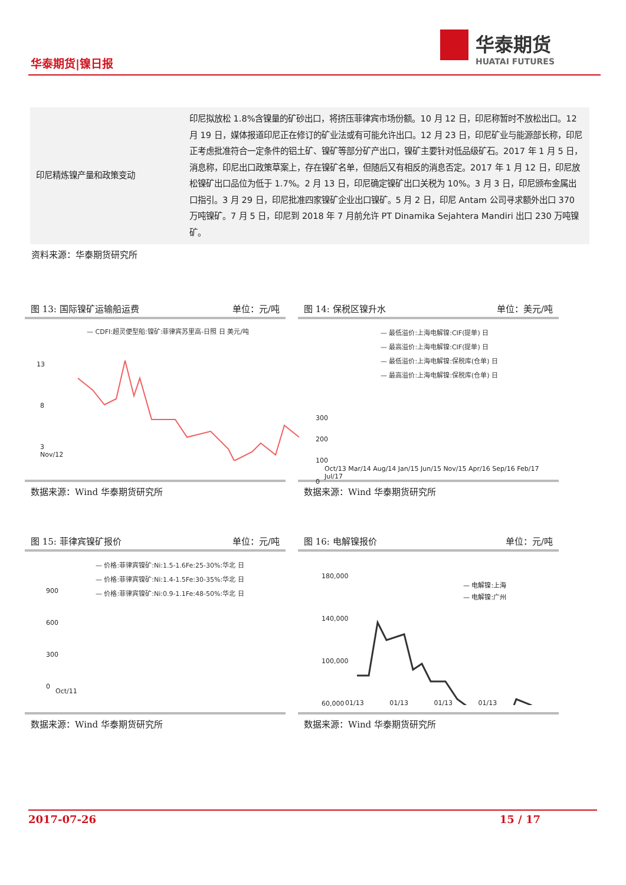华泰期货|镍日报
华泰期货
HUATAI FUTURES
| 印尼精炼镍产量和政策变动 | 印尼拟放松 1.8%含镍量的矿砂出口，将挤压菲律宾市场份额。10 月 12 日，印尼称暂时不放松出口。12 月 19 日，媒体报道印尼正在修订的矿业法或有可能允许出口。12 月 23 日，印尼矿业与能源部长称，印尼正考虑批准符合一定条件的铝土矿、镍矿等部分矿产出口，镍矿主要针对低品级矿石。2017 年 1 月 5 日，消息称，印尼出口政策草案上，存在镍矿名单，但随后又有相反的消息否定。2017 年 1 月 12 日，印尼放松镍矿出口品位为低于 1.7%。2 月 13 日，印尼确定镍矿出口关税为 10%。3 月 3 日，印尼颁布金属出口指引。3 月 29 日，印尼批准四家镍矿企业出口镍矿。5 月 2 日，印尼 Antam 公司寻求额外出口 370 万吨镍矿。7 月 5 日，印尼到 2018 年 7 月前允许 PT Dinamika Sejahtera Mandiri 出口 230 万吨镍矿。 |
资料来源：华泰期货研究所
图 13: 国际镍矿运输船运费 单位：元/吨
— CDFI:超灵便型船:镍矿:菲律宾苏里高-日照 日 美元/吨
13
8
3
Nov/12
数据来源：Wind 华泰期货研究所
图 14: 保税区镍升水 单位：美元/吨
— 最低溢价:上海电解镍:CIF(提单) 日
— 最高溢价:上海电解镍:CIF(提单) 日
— 最低溢价:上海电解镍:保税库(仓单) 日
— 最高溢价:上海电解镍:保税库(仓单) 日
300
200
100
0
Oct/13 Mar/14 Aug/14 Jan/15 Jun/15 Nov/15 Apr/16 Sep/16 Feb/17 Jul/17
数据来源：Wind 华泰期货研究所
图 15: 菲律宾镍矿报价 单位：元/吨
— 价格:菲律宾镍矿:Ni:1.5-1.6Fe:25-30%:华北 日
— 价格:菲律宾镍矿:Ni:1.4-1.5Fe:30-35%:华北 日
— 价格:菲律宾镍矿:Ni:0.9-1.1Fe:48-50%:华北 日
900
600
300
0
Oct/11
数据来源：Wind 华泰期货研究所
图 16: 电解镍报价 单位：元/吨
180,000
140,000
100,000
60,000
— 电解镍:上海
— 电解镍:广州
01/13 01/13 01/13 01/13
数据来源：Wind 华泰期货研究所
2017-07-26 15 / 17